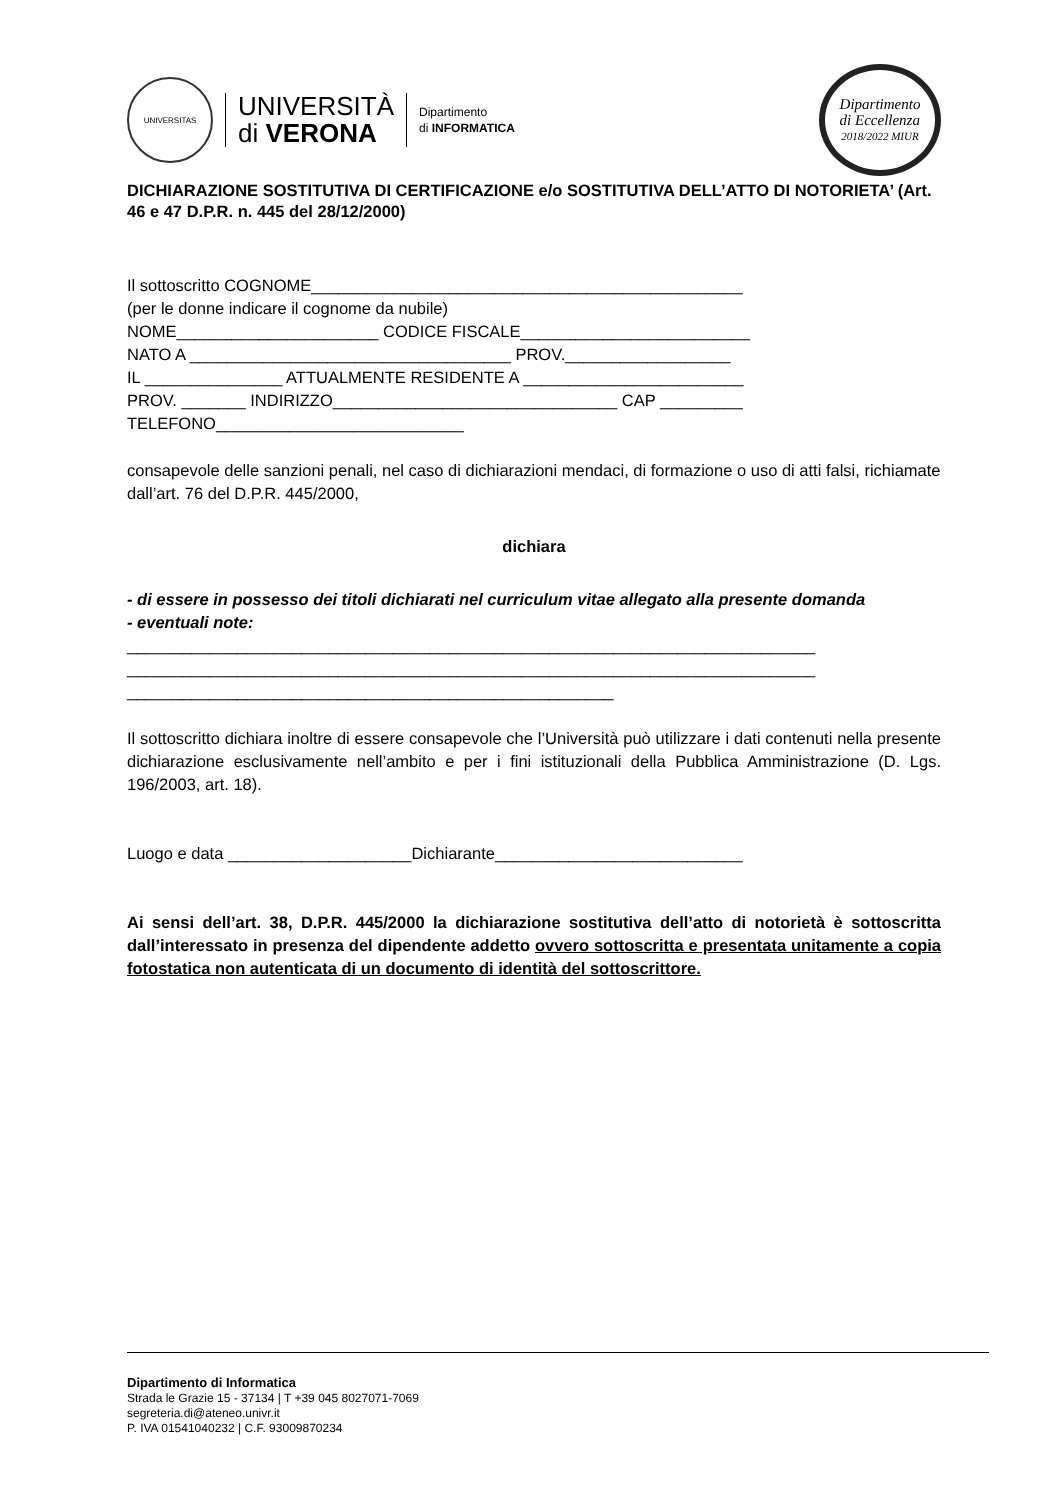UNIVERSITAS
UNIVERSITÀ
di VERONA
Dipartimento
di INFORMATICA
Dipartimento
di Eccellenza
2018/2022 MIUR
DICHIARAZIONE SOSTITUTIVA DI CERTIFICAZIONE e/o SOSTITUTIVA DELL’ATTO DI NOTORIETA’ (Art. 46 e 47 D.P.R. n. 445 del 28/12/2000)
Il sottoscritto COGNOME_______________________________________________
(per le donne indicare il cognome da nubile)
NOME______________________ CODICE FISCALE_________________________
NATO A ___________________________________ PROV.__________________
IL _______________ ATTUALMENTE RESIDENTE A ________________________
PROV. _______ INDIRIZZO_______________________________ CAP _________
TELEFONO___________________________
consapevole delle sanzioni penali, nel caso di dichiarazioni mendaci, di formazione o uso di atti falsi, richiamate dall’art. 76 del D.P.R. 445/2000,
dichiara
- di essere in possesso dei titoli dichiarati nel curriculum vitae allegato alla presente domanda
- eventuali note:
___________________________________________________________________________
___________________________________________________________________________
_____________________________________________________
Il sottoscritto dichiara inoltre di essere consapevole che l’Università può utilizzare i dati contenuti nella presente dichiarazione esclusivamente nell’ambito e per i fini istituzionali della Pubblica Amministrazione (D. Lgs. 196/2003, art. 18).
Luogo e data ____________________Dichiarante___________________________
Ai sensi dell’art. 38, D.P.R. 445/2000 la dichiarazione sostitutiva dell’atto di notorietà è sottoscritta dall’interessato in presenza del dipendente addetto ovvero sottoscritta e presentata unitamente a copia fotostatica non autenticata di un documento di identità del sottoscrittore.
Dipartimento di Informatica
Strada le Grazie 15 - 37134 | T +39 045 8027071-7069
segreteria.di@ateneo.univr.it
P. IVA 01541040232 | C.F. 93009870234